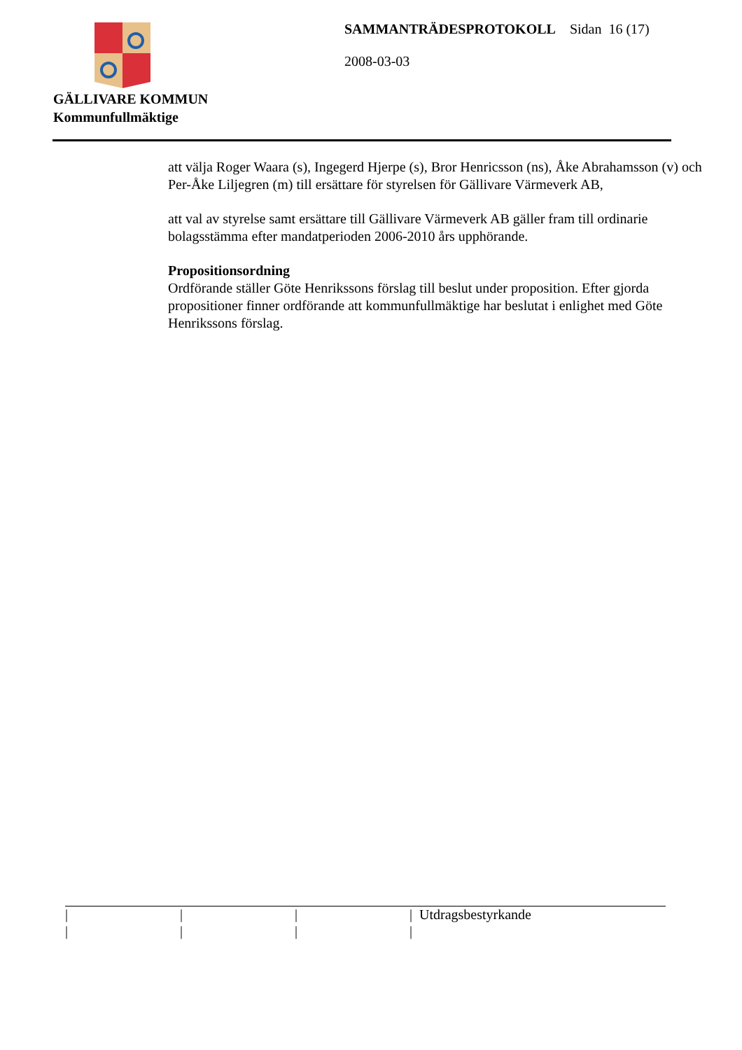GÄLLIVARE KOMMUN
Kommunfullmäktige
SAMMANTRÄDESPROTOKOLL Sidan 16 (17)
2008-03-03
att välja Roger Waara (s), Ingegerd Hjerpe (s), Bror Henricsson (ns), Åke Abrahamsson (v) och Per-Åke Liljegren (m) till ersättare för styrelsen för Gällivare Värmeverk AB,
att val av styrelse samt ersättare till Gällivare Värmeverk AB gäller fram till ordinarie bolagsstämma efter mandatperioden 2006-2010 års upphörande.
Propositionsordning
Ordförande ställer Göte Henrikssons förslag till beslut under proposition. Efter gjorda propositioner finner ordförande att kommunfullmäktige har beslutat i enlighet med Göte Henrikssons förslag.
| / | / | / | / Utdragsbestyrkande |
| / | / | / | / |